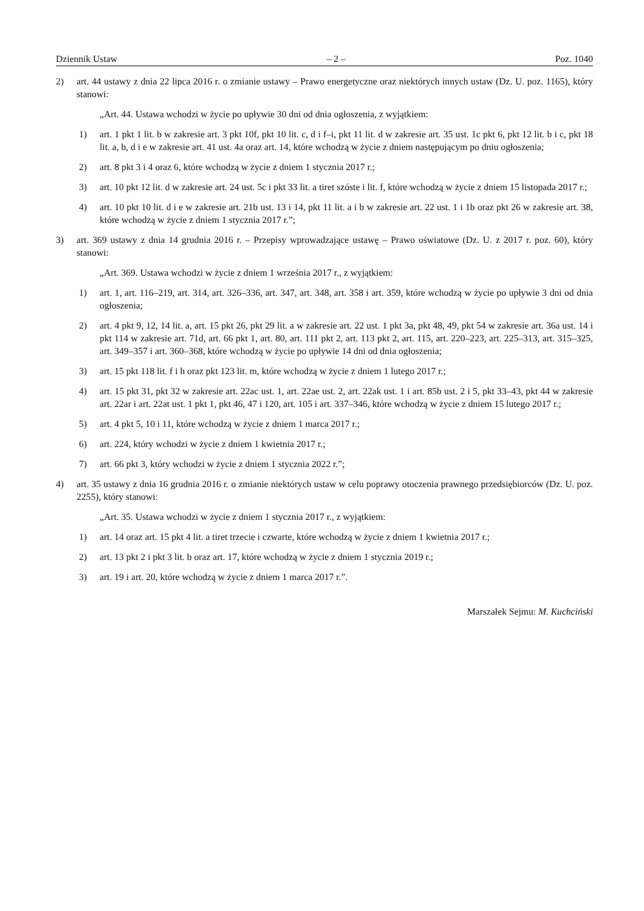Dziennik Ustaw – 2 – Poz. 1040
2) art. 44 ustawy z dnia 22 lipca 2016 r. o zmianie ustawy – Prawo energetyczne oraz niektórych innych ustaw (Dz. U. poz. 1165), który stanowi:
„Art. 44. Ustawa wchodzi w życie po upływie 30 dni od dnia ogłoszenia, z wyjątkiem:
1) art. 1 pkt 1 lit. b w zakresie art. 3 pkt 10f, pkt 10 lit. c, d i f–i, pkt 11 lit. d w zakresie art. 35 ust. 1c pkt 6, pkt 12 lit. b i c, pkt 18 lit. a, b, d i e w zakresie art. 41 ust. 4a oraz art. 14, które wchodzą w życie z dniem następującym po dniu ogłoszenia;
2) art. 8 pkt 3 i 4 oraz 6, które wchodzą w życie z dniem 1 stycznia 2017 r.;
3) art. 10 pkt 12 lit. d w zakresie art. 24 ust. 5c i pkt 33 lit. a tiret szóste i lit. f, które wchodzą w życie z dniem 15 listopada 2017 r.;
4) art. 10 pkt 10 lit. d i e w zakresie art. 21b ust. 13 i 14, pkt 11 lit. a i b w zakresie art. 22 ust. 1 i 1b oraz pkt 26 w zakresie art. 38, które wchodzą w życie z dniem 1 stycznia 2017 r.”;
3) art. 369 ustawy z dnia 14 grudnia 2016 r. – Przepisy wprowadzające ustawę – Prawo oświatowe (Dz. U. z 2017 r. poz. 60), który stanowi:
„Art. 369. Ustawa wchodzi w życie z dniem 1 września 2017 r., z wyjątkiem:
1) art. 1, art. 116–219, art. 314, art. 326–336, art. 347, art. 348, art. 358 i art. 359, które wchodzą w życie po upływie 3 dni od dnia ogłoszenia;
2) art. 4 pkt 9, 12, 14 lit. a, art. 15 pkt 26, pkt 29 lit. a w zakresie art. 22 ust. 1 pkt 3a, pkt 48, 49, pkt 54 w zakresie art. 36a ust. 14 i pkt 114 w zakresie art. 71d, art. 66 pkt 1, art. 80, art. 111 pkt 2, art. 113 pkt 2, art. 115, art. 220–223, art. 225–313, art. 315–325, art. 349–357 i art. 360–368, które wchodzą w życie po upływie 14 dni od dnia ogłoszenia;
3) art. 15 pkt 118 lit. f i h oraz pkt 123 lit. m, które wchodzą w życie z dniem 1 lutego 2017 r.;
4) art. 15 pkt 31, pkt 32 w zakresie art. 22ac ust. 1, art. 22ae ust. 2, art. 22ak ust. 1 i art. 85b ust. 2 i 5, pkt 33–43, pkt 44 w zakresie art. 22ar i art. 22at ust. 1 pkt 1, pkt 46, 47 i 120, art. 105 i art. 337–346, które wchodzą w życie z dniem 15 lutego 2017 r.;
5) art. 4 pkt 5, 10 i 11, które wchodzą w życie z dniem 1 marca 2017 r.;
6) art. 224, który wchodzi w życie z dniem 1 kwietnia 2017 r.;
7) art. 66 pkt 3, który wchodzi w życie z dniem 1 stycznia 2022 r.”;
4) art. 35 ustawy z dnia 16 grudnia 2016 r. o zmianie niektórych ustaw w celu poprawy otoczenia prawnego przedsiębiorców (Dz. U. poz. 2255), który stanowi:
„Art. 35. Ustawa wchodzi w życie z dniem 1 stycznia 2017 r., z wyjątkiem:
1) art. 14 oraz art. 15 pkt 4 lit. a tiret trzecie i czwarte, które wchodzą w życie z dniem 1 kwietnia 2017 r.;
2) art. 13 pkt 2 i pkt 3 lit. b oraz art. 17, które wchodzą w życie z dniem 1 stycznia 2019 r.;
3) art. 19 i art. 20, które wchodzą w życie z dniem 1 marca 2017 r.”.
Marszałek Sejmu: M. Kuchciński